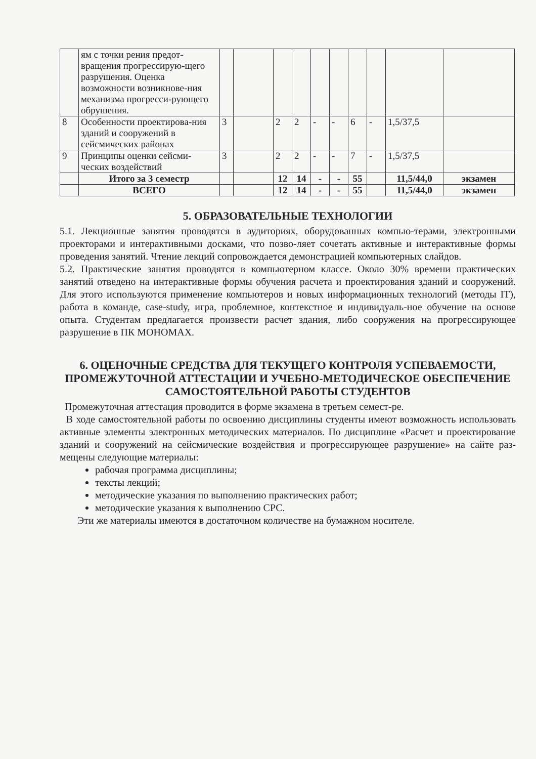| | ям с точки рения предот-вращения прогрессирую-щего разрушения. Оценка возможности возникнове-ния механизма прогресси-рующего обрушения. | | | | | | | | | | |
| 8 | Особенности проектирова-ния зданий и сооружений в сейсмических районах | 3 | | 2 | 2 | - | - | 6 | - | 1,5/37,5 | |
| 9 | Принципы оценки сейсми-ческих воздействий | 3 | | 2 | 2 | - | - | 7 | - | 1,5/37,5 | |
| | Итого за 3 семестр | | | 12 | 14 | - | - | 55 | | 11,5/44,0 | экзамен |
| | ВСЕГО | | | 12 | 14 | - | - | 55 | | 11,5/44,0 | экзамен |
5. ОБРАЗОВАТЕЛЬНЫЕ ТЕХНОЛОГИИ
5.1. Лекционные занятия проводятся в аудиториях, оборудованных компью-терами, электронными проекторами и интерактивными досками, что позво-ляет сочетать активные и интерактивные формы проведения занятий. Чтение лекций сопровождается демонстрацией компьютерных слайдов.
5.2. Практические занятия проводятся в компьютерном классе. Около 30% времени практических занятий отведено на интерактивные формы обучения расчета и проектирования зданий и сооружений. Для этого используются применение компьютеров и новых информационных технологий (методы IT), работа в команде, case-study, игра, проблемное, контекстное и индивидуаль-ное обучение на основе опыта. Студентам предлагается произвести расчет здания, либо сооружения на прогрессирующее разрушение в ПК МОНОМАХ.
6. ОЦЕНОЧНЫЕ СРЕДСТВА ДЛЯ ТЕКУЩЕГО КОНТРОЛЯ УСПЕВАЕМОСТИ, ПРОМЕЖУТОЧНОЙ АТТЕСТАЦИИ И УЧЕБНО-МЕТОДИЧЕСКОЕ ОБЕСПЕЧЕНИЕ САМОСТОЯТЕЛЬНОЙ РАБОТЫ СТУДЕНТОВ
Промежуточная аттестация проводится в форме экзамена в третьем семест-ре.
В ходе самостоятельной работы по освоению дисциплины студенты имеют возможность использовать активные элементы электронных методических материалов. По дисциплине «Расчет и проектирование зданий и сооружений на сейсмические воздействия и прогрессирующее разрушение» на сайте раз-мещены следующие материалы:
рабочая программа дисциплины;
тексты лекций;
методические указания по выполнению практических работ;
методические указания к выполнению СРС.
Эти же материалы имеются в достаточном количестве на бумажном носителе.